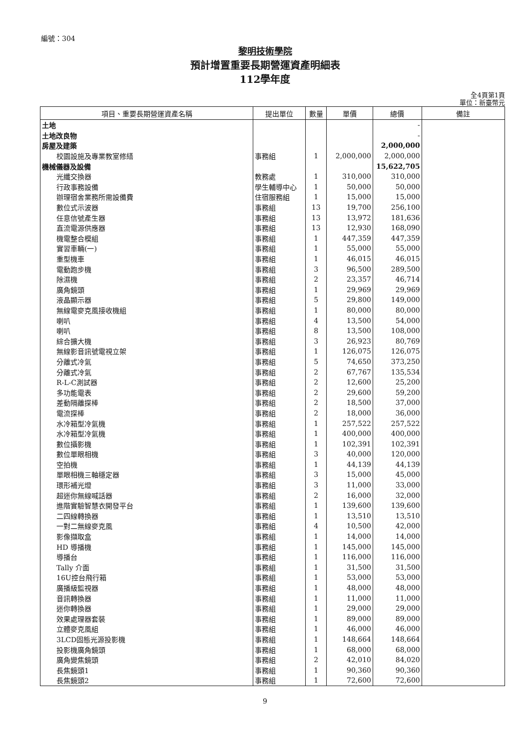編號：304
黎明技術學院
預計增置重要長期營運資產明細表
112學年度
全4頁第1頁
單位：新臺幣元
| 項目、重要長期營運資產名稱 | 提出單位 | 數量 | 單價 | 總價 | 備註 |
| --- | --- | --- | --- | --- | --- |
| 土地 | | | | - | |
| 土地改良物 | | | | - | |
| 房屋及建築 | | | | 2,000,000 | |
| 校園設施及專業教室修繕 | 事務組 | 1 | 2,000,000 | 2,000,000 | |
| 機械儀器及設備 | | | | 15,622,705 | |
| 光纖交換器 | 教務處 | 1 | 310,000 | 310,000 | |
| 行政事務設備 | 學生輔導中心 | 1 | 50,000 | 50,000 | |
| 辦理宿舍業務所需設備費 | 住宿服務組 | 1 | 15,000 | 15,000 | |
| 數位式示波器 | 事務組 | 13 | 19,700 | 256,100 | |
| 任意信號產生器 | 事務組 | 13 | 13,972 | 181,636 | |
| 直流電源供應器 | 事務組 | 13 | 12,930 | 168,090 | |
| 機電整合模組 | 事務組 | 1 | 447,359 | 447,359 | |
| 實習車輛(一) | 事務組 | 1 | 55,000 | 55,000 | |
| 重型機車 | 事務組 | 1 | 46,015 | 46,015 | |
| 電動跑步機 | 事務組 | 3 | 96,500 | 289,500 | |
| 除濕機 | 事務組 | 2 | 23,357 | 46,714 | |
| 廣角鏡頭 | 事務組 | 1 | 29,969 | 29,969 | |
| 液晶顯示器 | 事務組 | 5 | 29,800 | 149,000 | |
| 無線電麥克風接收機組 | 事務組 | 1 | 80,000 | 80,000 | |
| 喇叭 | 事務組 | 4 | 13,500 | 54,000 | |
| 喇叭 | 事務組 | 8 | 13,500 | 108,000 | |
| 綜合擴大機 | 事務組 | 3 | 26,923 | 80,769 | |
| 無線影音訊號電視立架 | 事務組 | 1 | 126,075 | 126,075 | |
| 分離式冷氣 | 事務組 | 5 | 74,650 | 373,250 | |
| 分離式冷氣 | 事務組 | 2 | 67,767 | 135,534 | |
| R-L-C測試器 | 事務組 | 2 | 12,600 | 25,200 | |
| 多功能電表 | 事務組 | 2 | 29,600 | 59,200 | |
| 差動隔離探棒 | 事務組 | 2 | 18,500 | 37,000 | |
| 電流探棒 | 事務組 | 2 | 18,000 | 36,000 | |
| 水冷箱型冷氣機 | 事務組 | 1 | 257,522 | 257,522 | |
| 水冷箱型冷氣機 | 事務組 | 1 | 400,000 | 400,000 | |
| 數位攝影機 | 事務組 | 1 | 102,391 | 102,391 | |
| 數位單眼相機 | 事務組 | 3 | 40,000 | 120,000 | |
| 空拍機 | 事務組 | 1 | 44,139 | 44,139 | |
| 單眼相機三軸穩定器 | 事務組 | 3 | 15,000 | 45,000 | |
| 環形補光燈 | 事務組 | 3 | 11,000 | 33,000 | |
| 超迷你無線喊話器 | 事務組 | 2 | 16,000 | 32,000 | |
| 進階實驗智慧衣開發平台 | 事務組 | 1 | 139,600 | 139,600 | |
| 二四線轉換器 | 事務組 | 1 | 13,510 | 13,510 | |
| 一對二無線麥克風 | 事務組 | 4 | 10,500 | 42,000 | |
| 影像擷取盒 | 事務組 | 1 | 14,000 | 14,000 | |
| HD 導播機 | 事務組 | 1 | 145,000 | 145,000 | |
| 導播台 | 事務組 | 1 | 116,000 | 116,000 | |
| Tally 介面 | 事務組 | 1 | 31,500 | 31,500 | |
| 16U控台飛行箱 | 事務組 | 1 | 53,000 | 53,000 | |
| 廣播級監視器 | 事務組 | 1 | 48,000 | 48,000 | |
| 音訊轉換器 | 事務組 | 1 | 11,000 | 11,000 | |
| 迷你轉換器 | 事務組 | 1 | 29,000 | 29,000 | |
| 效果處理器套裝 | 事務組 | 1 | 89,000 | 89,000 | |
| 立體麥克風組 | 事務組 | 1 | 46,000 | 46,000 | |
| 3LCD固態光源投影機 | 事務組 | 1 | 148,664 | 148,664 | |
| 投影機廣角鏡頭 | 事務組 | 1 | 68,000 | 68,000 | |
| 廣角變焦鏡頭 | 事務組 | 2 | 42,010 | 84,020 | |
| 長焦鏡頭1 | 事務組 | 1 | 90,360 | 90,360 | |
| 長焦鏡頭2 | 事務組 | 1 | 72,600 | 72,600 | |
9